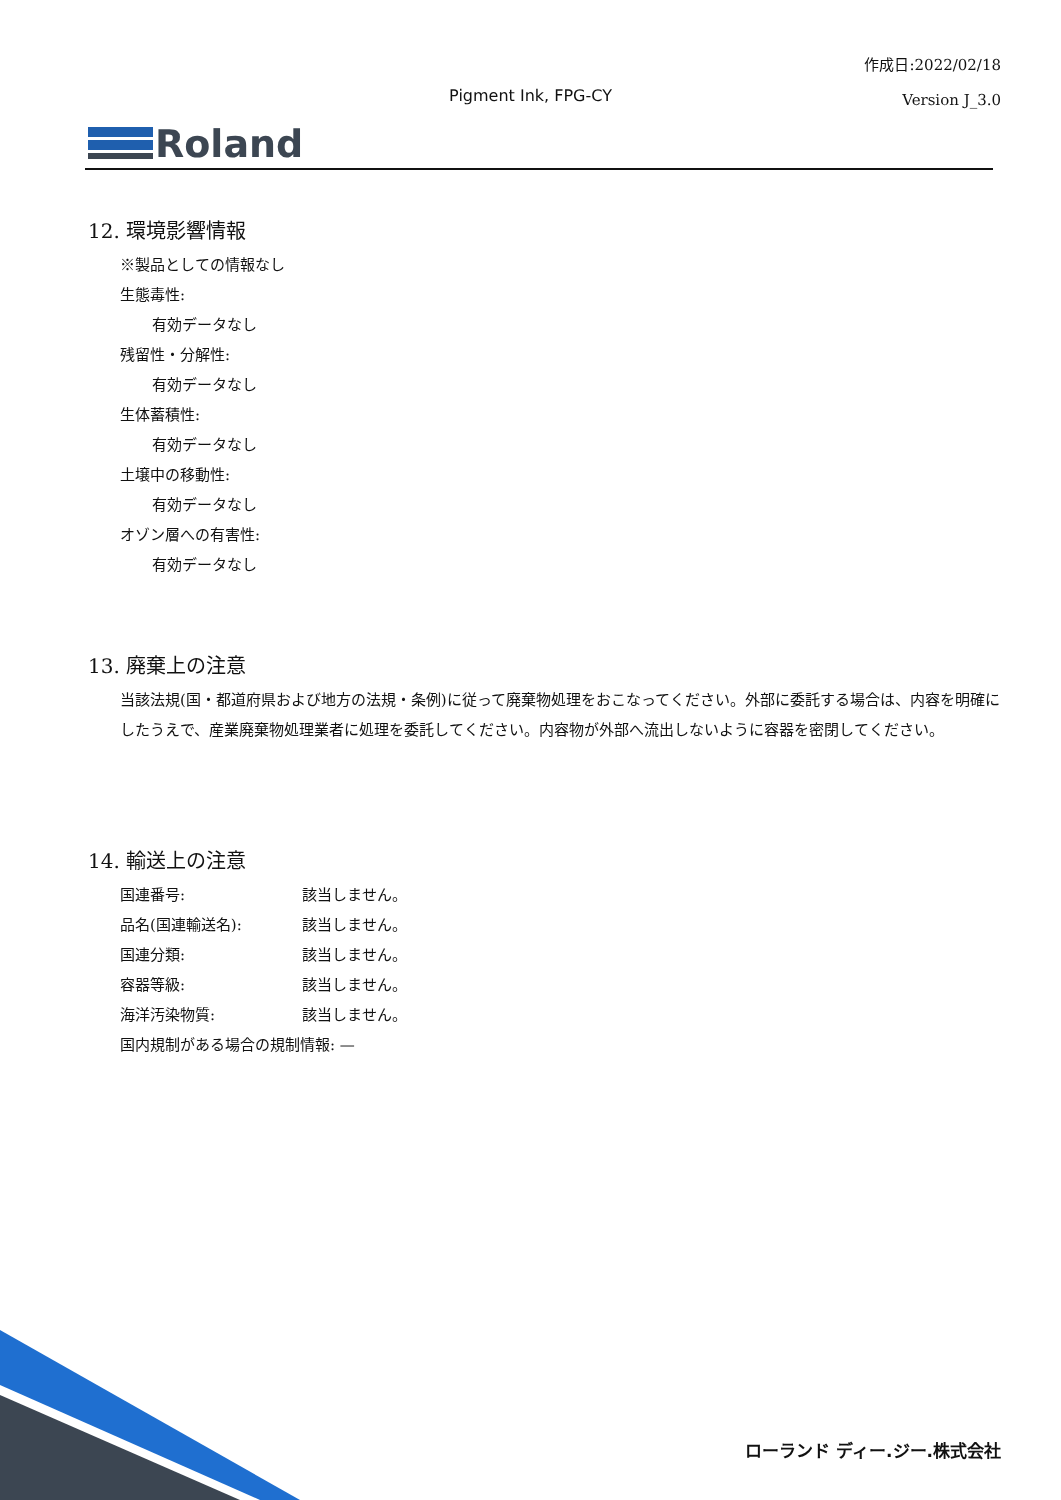作成日:2022/02/18
Version J_3.0
Pigment Ink, FPG-CY
Roland
12. 環境影響情報
※製品としての情報なし
生態毒性:
有効データなし
残留性・分解性:
有効データなし
生体蓄積性:
有効データなし
土壌中の移動性:
有効データなし
オゾン層への有害性:
有効データなし
13. 廃棄上の注意
当該法規(国・都道府県および地方の法規・条例)に従って廃棄物処理をおこなってください。外部に委託する場合は、内容を明確にしたうえで、産業廃棄物処理業者に処理を委託してください。内容物が外部へ流出しないように容器を密閉してください。
14. 輸送上の注意
国連番号: 該当しません。
品名(国連輸送名): 該当しません。
国連分類: 該当しません。
容器等級: 該当しません。
海洋汚染物質: 該当しません。
国内規制がある場合の規制情報: —
ローランド ディー.ジー.株式会社